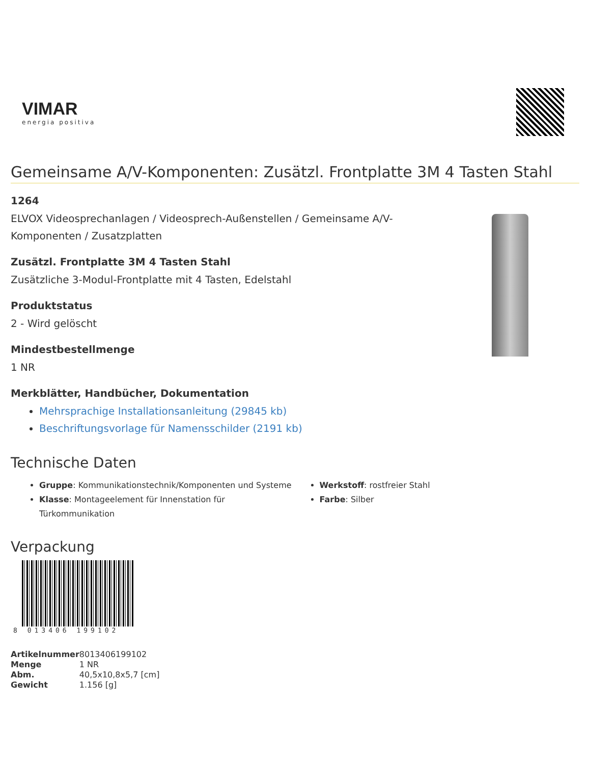VIMAR
energia positiva
Gemeinsame A/V-Komponenten: Zusätzl. Frontplatte 3M 4 Tasten Stahl
1264
ELVOX Videosprechanlagen / Videosprech-Außenstellen / Gemeinsame A/V-
Komponenten / Zusatzplatten
Zusätzl. Frontplatte 3M 4 Tasten Stahl
Zusätzliche 3-Modul-Frontplatte mit 4 Tasten, Edelstahl
Produktstatus
2 - Wird gelöscht
Mindestbestellmenge
1 NR
Merkblätter, Handbücher, Dokumentation
Mehrsprachige Installationsanleitung (29845 kb)
Beschriftungsvorlage für Namensschilder (2191 kb)
Technische Daten
Gruppe: Kommunikationstechnik/Komponenten und Systeme
Klasse: Montageelement für Innenstation für Türkommunikation
Werkstoff: rostfreier Stahl
Farbe: Silber
Verpackung
8 013406 199102
| Artikelnummer | 8013406199102 |
| Menge | 1 NR |
| Abm. | 40,5x10,8x5,7 [cm] |
| Gewicht | 1.156 [g] |